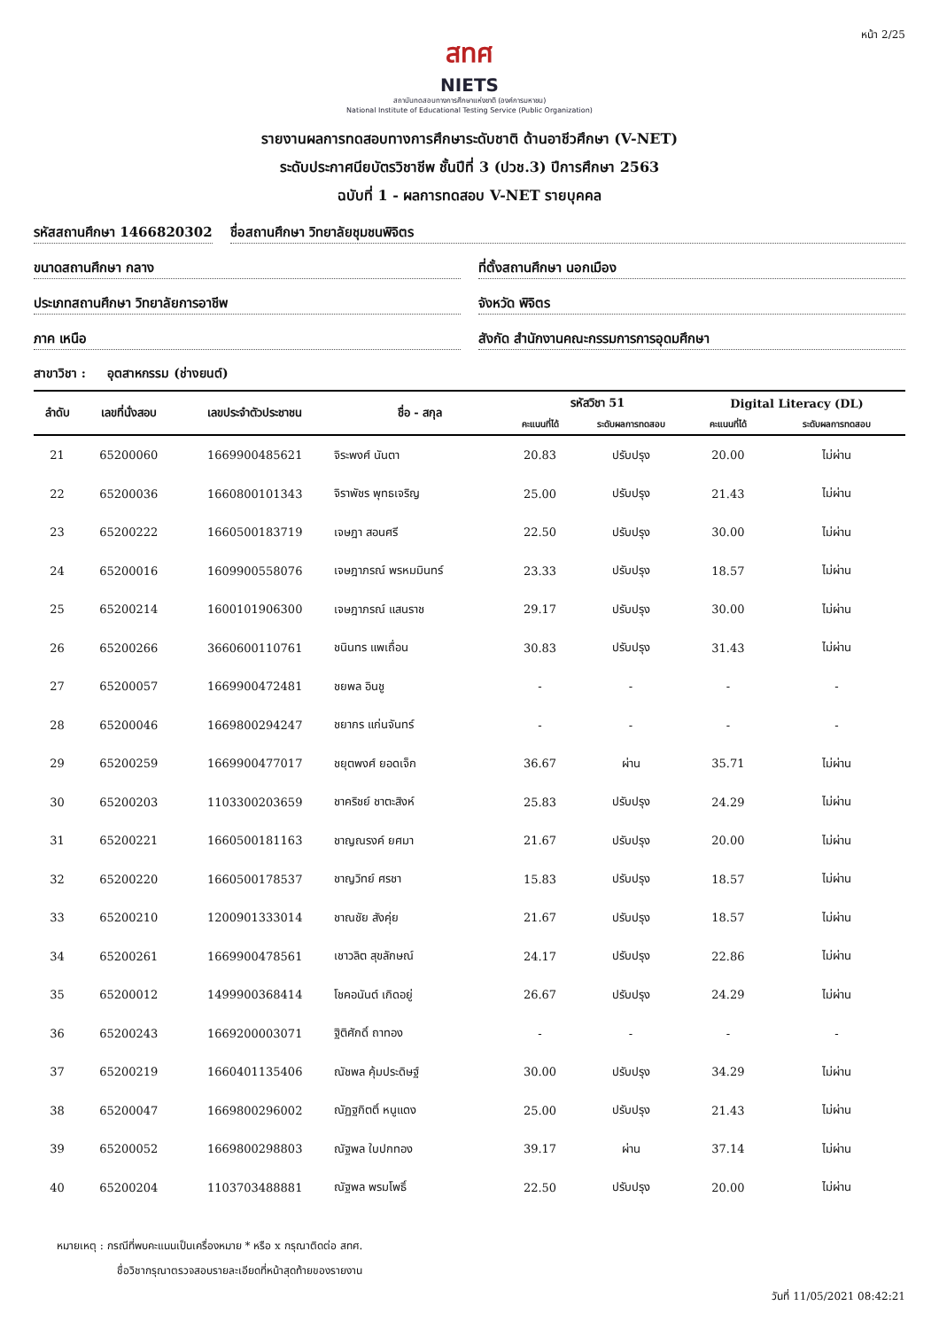หน้า 2/25
สทศ
NIETS
สถาบันทดสอบทางการศึกษาแห่งชาติ (องค์การมหาชน)
National Institute of Educational Testing Service (Public Organization)
รายงานผลการทดสอบทางการศึกษาระดับชาติ ด้านอาชีวศึกษา (V-NET)
ระดับประกาศนียบัตรวิชาชีพ ชั้นปีที่ 3 (ปวช.3) ปีการศึกษา 2563
ฉบับที่ 1 - ผลการทดสอบ V-NET รายบุคคล
รหัสสถานศึกษา 1466820302 ชื่อสถานศึกษา วิทยาลัยชุมชนพิจิตร
ขนาดสถานศึกษา กลาง ที่ตั้งสถานศึกษา นอกเมือง
ประเภทสถานศึกษา วิทยาลัยการอาชีพ
จังหวัด พิจิตร
ภาค เหนือ สังกัด สำนักงานคณะกรรมการการอุดมศึกษา
สาขาวิชา : อุตสาหกรรม (ช่างยนต์)
| ลำดับ | เลขที่นั่งสอบ | เลขประจำตัวประชาชน | ชื่อ - สกุล | รหัสวิชา 51 | | Digital Literacy (DL) | |
| --- | --- | --- | --- | --- | --- | --- | --- |
| | | | | คะแนนที่ได้ | ระดับผลการทดสอบ | คะแนนที่ได้ | ระดับผลการทดสอบ |
| 21 | 65200060 | 1669900485621 | จิระพงศ์ นันตา | 20.83 | ปรับปรุง | 20.00 | ไม่ผ่าน |
| 22 | 65200036 | 1660800101343 | จิราพัชร พุทธเจริญ | 25.00 | ปรับปรุง | 21.43 | ไม่ผ่าน |
| 23 | 65200222 | 1660500183719 | เจษฎา สอนศรี | 22.50 | ปรับปรุง | 30.00 | ไม่ผ่าน |
| 24 | 65200016 | 1609900558076 | เจษฎาภรณ์ พรหมมินทร์ | 23.33 | ปรับปรุง | 18.57 | ไม่ผ่าน |
| 25 | 65200214 | 1600101906300 | เจษฎาภรณ์ แสนราช | 29.17 | ปรับปรุง | 30.00 | ไม่ผ่าน |
| 26 | 65200266 | 3660600110761 | ชนินทร แพเถื่อน | 30.83 | ปรับปรุง | 31.43 | ไม่ผ่าน |
| 27 | 65200057 | 1669900472481 | ชยพล อินชู | - | - | - | - |
| 28 | 65200046 | 1669800294247 | ชยากร แก่นจันทร์ | - | - | - | - |
| 29 | 65200259 | 1669900477017 | ชยุตพงศ์ ยอดเจ็ก | 36.67 | ผ่าน | 35.71 | ไม่ผ่าน |
| 30 | 65200203 | 1103300203659 | ชาคริชย์ ชาตะสิงห์ | 25.83 | ปรับปรุง | 24.29 | ไม่ผ่าน |
| 31 | 65200221 | 1660500181163 | ชาญณรงค์ ยศมา | 21.67 | ปรับปรุง | 20.00 | ไม่ผ่าน |
| 32 | 65200220 | 1660500178537 | ชาญวิทย์ ศรชา | 15.83 | ปรับปรุง | 18.57 | ไม่ผ่าน |
| 33 | 65200210 | 1200901333014 | ชาณชัย สังคุ่ย | 21.67 | ปรับปรุง | 18.57 | ไม่ผ่าน |
| 34 | 65200261 | 1669900478561 | เชาวลิต สุขลักษณ์ | 24.17 | ปรับปรุง | 22.86 | ไม่ผ่าน |
| 35 | 65200012 | 1499900368414 | โชคอนันต์ เกิดอยู่ | 26.67 | ปรับปรุง | 24.29 | ไม่ผ่าน |
| 36 | 65200243 | 1669200003071 | ฐิติศักดิ์ ถาทอง | - | - | - | - |
| 37 | 65200219 | 1660401135406 | ณัชพล คุ้มประดิษฐ์ | 30.00 | ปรับปรุง | 34.29 | ไม่ผ่าน |
| 38 | 65200047 | 1669800296002 | ณัฏฐกิตติ์ หนูแดง | 25.00 | ปรับปรุง | 21.43 | ไม่ผ่าน |
| 39 | 65200052 | 1669800298803 | ณัฐพล ใบปกทอง | 39.17 | ผ่าน | 37.14 | ไม่ผ่าน |
| 40 | 65200204 | 1103703488881 | ณัฐพล พรมโพธิ์ | 22.50 | ปรับปรุง | 20.00 | ไม่ผ่าน |
หมายเหตุ : กรณีที่พบคะแนนเป็นเครื่องหมาย * หรือ x กรุณาติดต่อ สทศ.
ชื่อวิชากรุณาตรวจสอบรายละเอียดที่หน้าสุดท้ายของรายงาน
วันที่ 11/05/2021 08:42:21